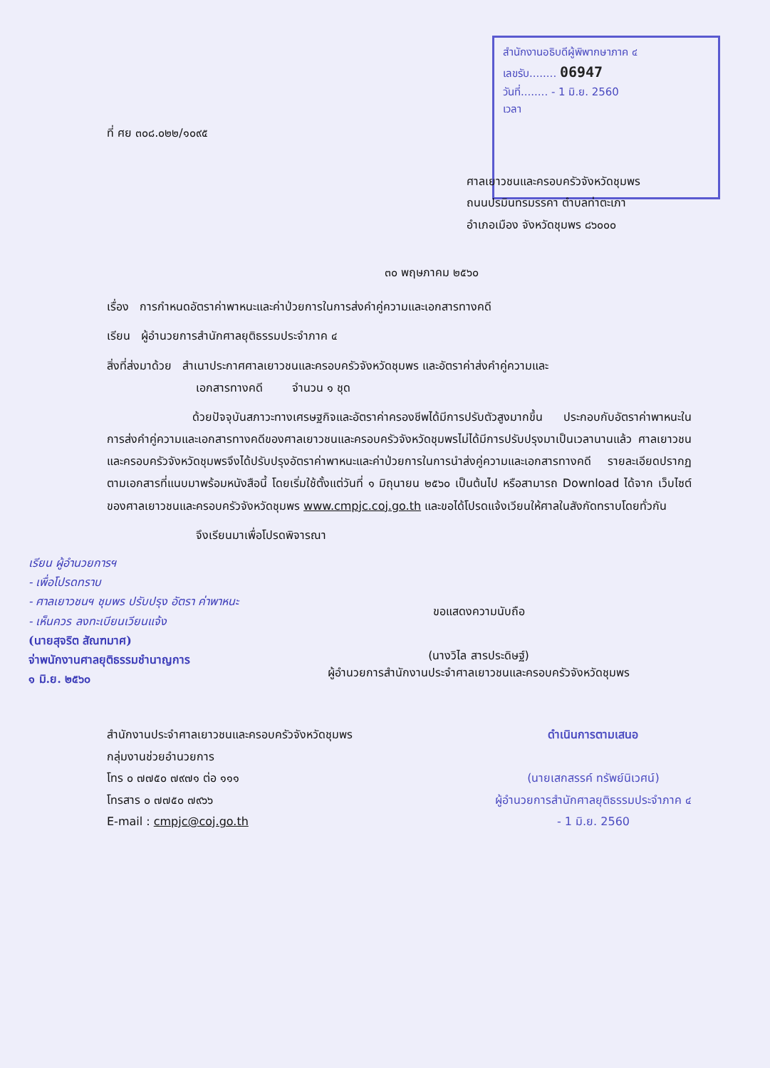ที่ ศย ๓๐๘.๐๒๒/๑๐๙๕
สำนักงานอธิบดีผู้พิพากษาภาค ๔
เลขรับ........ 06947
วันที่........ - 1 มิ.ย. 2560
เวลา
ศาลเยาวชนและครอบครัวจังหวัดชุมพร
ถนนปรมินทรมรรคา ตำบลท่าตะเภา
อำเภอเมือง จังหวัดชุมพร ๘๖๐๐๐
๓๐ พฤษภาคม ๒๕๖๐
เรื่อง การกำหนดอัตราค่าพาหนะและค่าป่วยการในการส่งคำคู่ความและเอกสารทางคดี
เรียน ผู้อำนวยการสำนักศาลยุติธรรมประจำภาค ๔
สิ่งที่ส่งมาด้วย สำเนาประกาศศาลเยาวชนและครอบครัวจังหวัดชุมพร และอัตราค่าส่งคำคู่ความและ
เอกสารทางคดี จำนวน ๑ ชุด
ด้วยปัจจุบันสภาวะทางเศรษฐกิจและอัตราค่าครองชีพได้มีการปรับตัวสูงมากขึ้น ประกอบกับอัตราค่าพาหนะในการส่งคำคู่ความและเอกสารทางคดีของศาลเยาวชนและครอบครัวจังหวัดชุมพรไม่ได้มีการปรับปรุงมาเป็นเวลานานแล้ว ศาลเยาวชนและครอบครัวจังหวัดชุมพรจึงได้ปรับปรุงอัตราค่าพาหนะและค่าป่วยการในการนำส่งคู่ความและเอกสารทางคดี รายละเอียดปรากฏตามเอกสารที่แนบมาพร้อมหนังสือนี้ โดยเริ่มใช้ตั้งแต่วันที่ ๑ มิถุนายน ๒๕๖๐ เป็นต้นไป หรือสามารถ Download ได้จาก เว็บไซต์ของศาลเยาวชนและครอบครัวจังหวัดชุมพร www.cmpjc.coj.go.th และขอได้โปรดแจ้งเวียนให้ศาลในสังกัดทราบโดยทั่วกัน
จึงเรียนมาเพื่อโปรดพิจารณา
เรียน ผู้อำนวยการฯ
- เพื่อโปรดทราบ
- ศาลเยาวชนฯ ชุมพร ปรับปรุง อัตรา ค่าพาหนะ
- เห็นควร ลงทะเบียนเวียนแจ้ง
(นายสุจริต สัณฑมาศ)
จ่าพนักงานศาลยุติธรรมชำนาญการ
๑ มิ.ย. ๒๕๖๐
ขอแสดงความนับถือ
(นางวิไล สารประดิษฐ์)
ผู้อำนวยการสำนักงานประจำศาลเยาวชนและครอบครัวจังหวัดชุมพร
สำนักงานประจำศาลเยาวชนและครอบครัวจังหวัดชุมพร
กลุ่มงานช่วยอำนวยการ
โทร ๐ ๗๗๕๐ ๗๙๗๑ ต่อ ๑๑๑
โทรสาร ๐ ๗๗๕๐ ๗๙๖๖
E-mail : cmpjc@coj.go.th
ดำเนินการตามเสนอ
(นายเสกสรรค์ ทรัพย์นิเวศน์)
ผู้อำนวยการสำนักศาลยุติธรรมประจำภาค ๔
- 1 มิ.ย. 2560